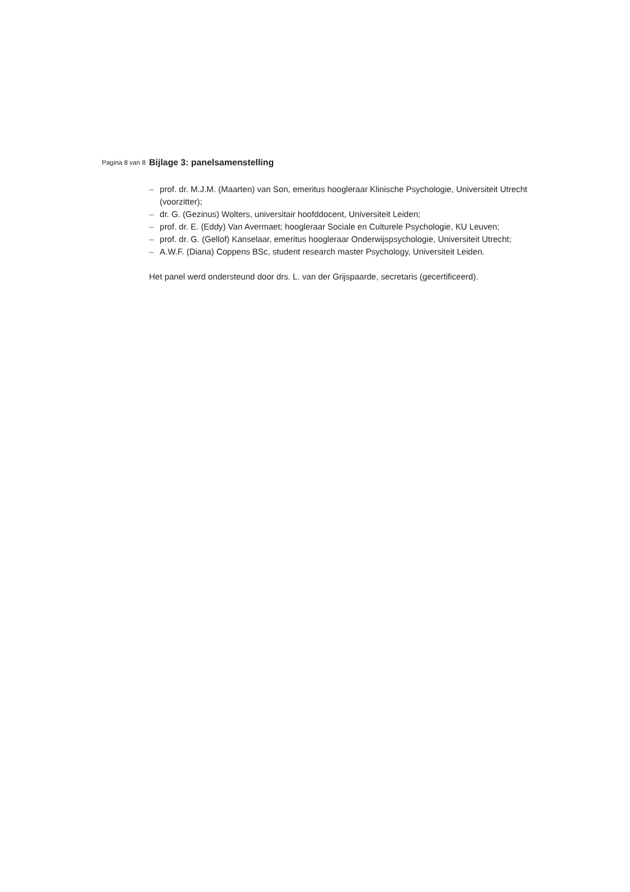Pagina 8 van 8
Bijlage 3: panelsamenstelling
– prof. dr. M.J.M. (Maarten) van Son, emeritus hoogleraar Klinische Psychologie, Universiteit Utrecht (voorzitter);
– dr. G. (Gezinus) Wolters, universitair hoofddocent, Universiteit Leiden;
– prof. dr. E. (Eddy) Van Avermaet; hoogleraar Sociale en Culturele Psychologie, KU Leuven;
– prof. dr. G. (Gellof) Kanselaar, emeritus hoogleraar Onderwijspsychologie, Universiteit Utrecht;
– A.W.F. (Diana) Coppens BSc, student research master Psychology, Universiteit Leiden.
Het panel werd ondersteund door drs. L. van der Grijspaarde, secretaris (gecertificeerd).